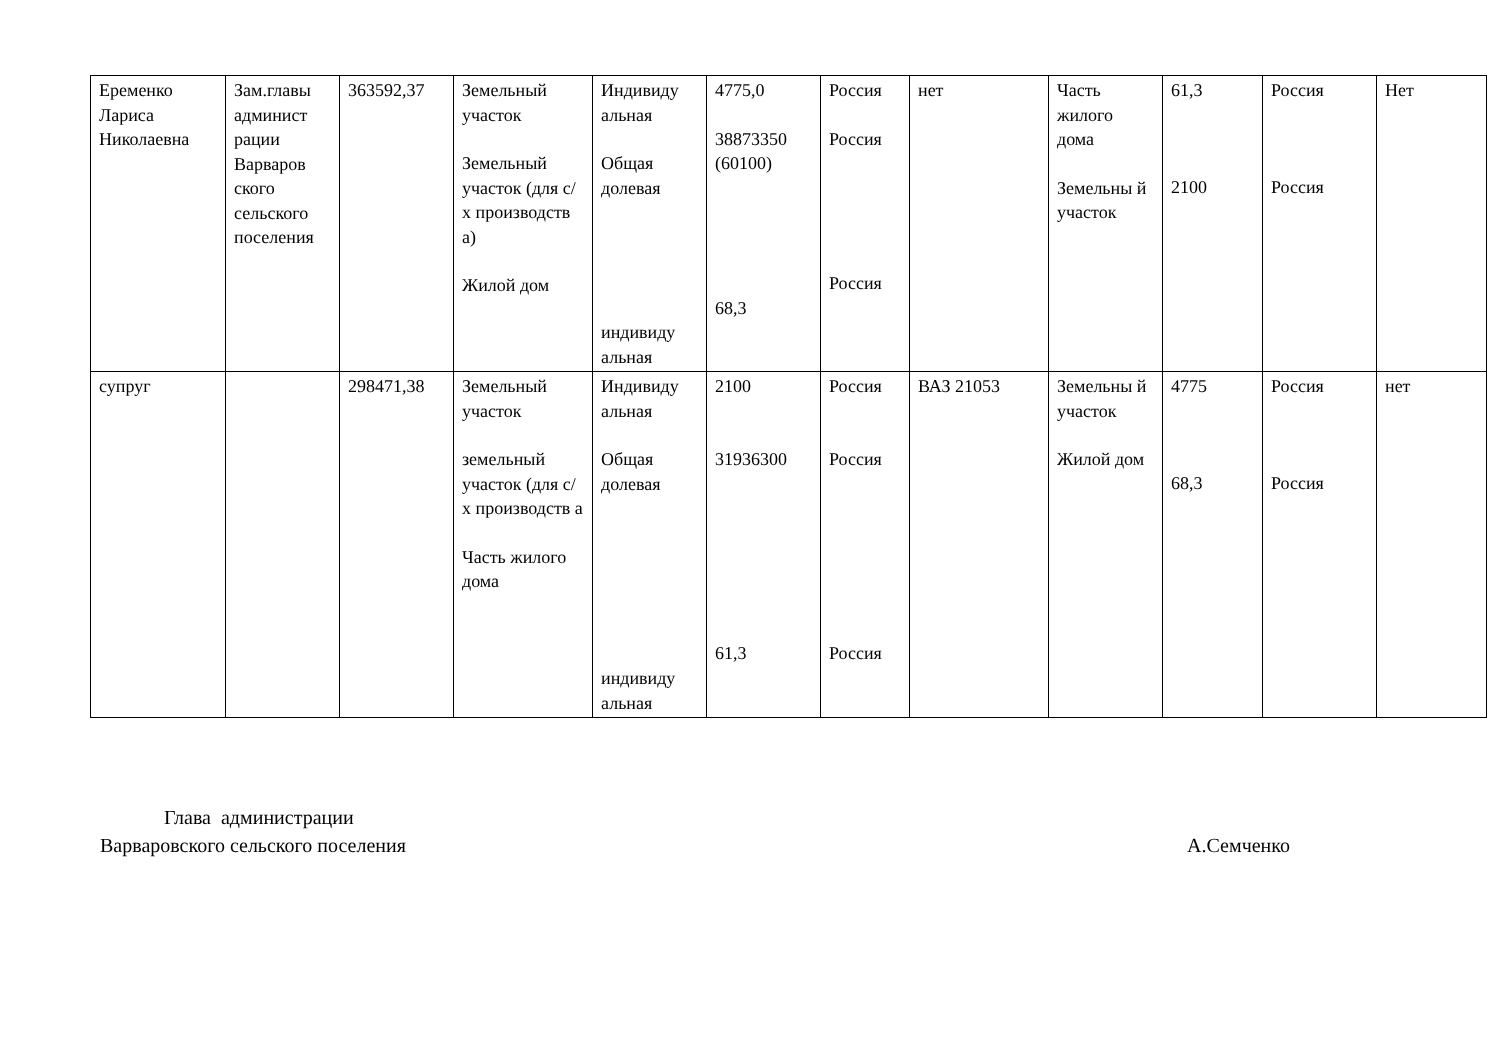| Еременко Лариса Николаевна | Зам.главы админист рации Варваров ского сельского поселения | 363592,37 | Земельный участок Земельный участок (для с/х производств а) Жилой дом | Индивиду альная Общая долевая индивиду альная | 4775,0 38873350 (60100) 68,3 | Россия Россия Россия | нет | Часть жилого дома Земельны й участок | 61,3 2100 | Россия Россия | Нет |
| супруг | | 298471,38 | Земельный участок земельный участок (для с/х производств а Часть жилого дома | Индивиду альная Общая долевая индивиду альная | 2100 31936300 61,3 | Россия Россия Россия | ВАЗ 21053 | Земельны й участок Жилой дом | 4775 68,3 | Россия Россия | нет |
Глава администрации
Варваровского сельского поселения А.Семченко